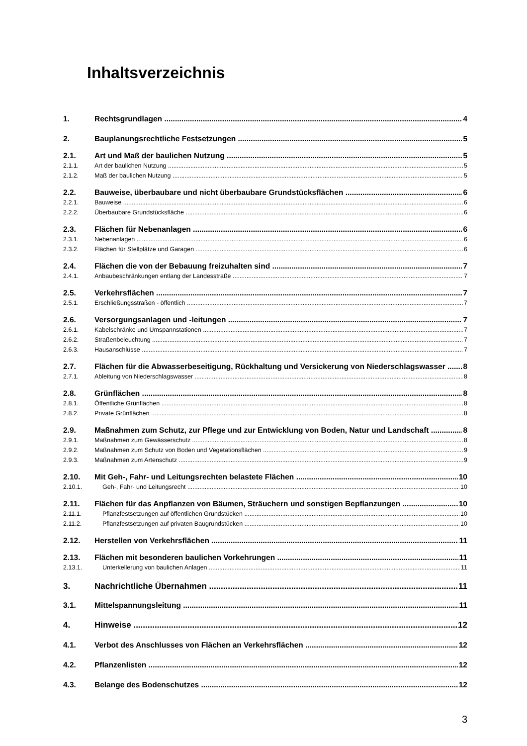Inhaltsverzeichnis
1. Rechtsgrundlagen 4
2. Bauplanungsrechtliche Festsetzungen 5
2.1. Art und Maß der baulichen Nutzung 5
2.1.1. Art der baulichen Nutzung 5
2.1.2. Maß der baulichen Nutzung 5
2.2. Bauweise, überbaubare und nicht überbaubare Grundstücksflächen 6
2.2.1. Bauweise 6
2.2.2. Überbaubare Grundstücksfläche 6
2.3. Flächen für Nebenanlagen 6
2.3.1. Nebenanlagen 6
2.3.2. Flächen für Stellplätze und Garagen 6
2.4. Flächen die von der Bebauung freizuhalten sind 7
2.4.1. Anbaubeschränkungen entlang der Landesstraße 7
2.5. Verkehrsflächen 7
2.5.1. Erschließungsstraßen - öffentlich 7
2.6. Versorgungsanlagen und -leitungen 7
2.6.1. Kabelschränke und Umspannstationen 7
2.6.2. Straßenbeleuchtung 7
2.6.3. Hausanschlüsse 7
2.7. Flächen für die Abwasserbeseitigung, Rückhaltung und Versickerung von Niederschlagswasser 8
2.7.1. Ableitung von Niederschlagswasser 8
2.8. Grünflächen 8
2.8.1. Öffentliche Grünflächen 8
2.8.2. Private Grünflächen 8
2.9. Maßnahmen zum Schutz, zur Pflege und zur Entwicklung von Boden, Natur und Landschaft 8
2.9.1. Maßnahmen zum Gewässerschutz 8
2.9.2. Maßnahmen zum Schutz von Boden und Vegetationsflächen 9
2.9.3. Maßnahmen zum Artenschutz 9
2.10. Mit Geh-, Fahr- und Leitungsrechten belastete Flächen 10
2.10.1. Geh-, Fahr- und Leitungsrecht 10
2.11. Flächen für das Anpflanzen von Bäumen, Sträuchern und sonstigen Bepflanzungen 10
2.11.1. Pflanzfestsetzungen auf öffentlichen Grundstücken 10
2.11.2. Pflanzfestsetzungen auf privaten Baugrundstücken 10
2.12. Herstellen von Verkehrsflächen 11
2.13. Flächen mit besonderen baulichen Vorkehrungen 11
2.13.1. Unterkellerung von baulichen Anlagen 11
3. Nachrichtliche Übernahmen 11
3.1. Mittelspannungsleitung 11
4. Hinweise 12
4.1. Verbot des Anschlusses von Flächen an Verkehrsflächen 12
4.2. Pflanzenlisten 12
4.3. Belange des Bodenschutzes 12
3